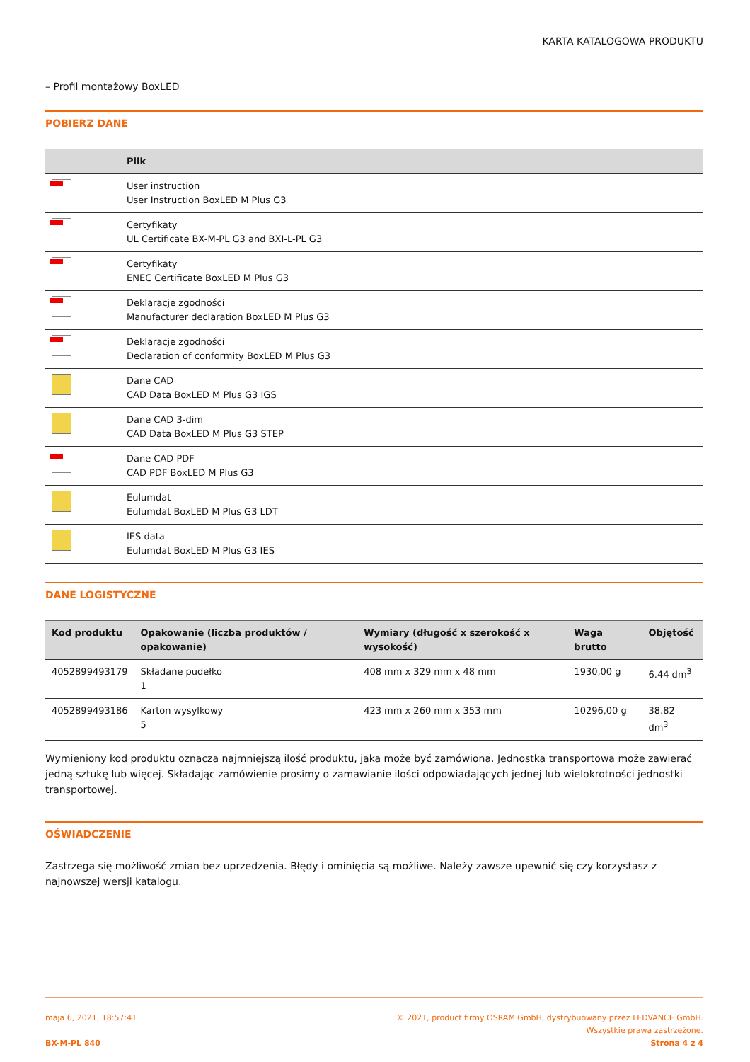KARTA KATALOGOWA PRODUKTU
– Profil montażowy BoxLED
POBIERZ DANE
| | Plik |
| --- | --- |
| | User instruction User Instruction BoxLED M Plus G3 |
| | Certyfikaty UL Certificate BX-M-PL G3 and BXI-L-PL G3 |
| | Certyfikaty ENEC Certificate BoxLED M Plus G3 |
| | Deklaracje zgodności Manufacturer declaration BoxLED M Plus G3 |
| | Deklaracje zgodności Declaration of conformity BoxLED M Plus G3 |
| | Dane CAD CAD Data BoxLED M Plus G3 IGS |
| | Dane CAD 3-dim CAD Data BoxLED M Plus G3 STEP |
| | Dane CAD PDF CAD PDF BoxLED M Plus G3 |
| | Eulumdat Eulumdat BoxLED M Plus G3 LDT |
| | IES data Eulumdat BoxLED M Plus G3 IES |
DANE LOGISTYCZNE
| Kod produktu | Opakowanie (liczba produktów / opakowanie) | Wymiary (długość x szerokość x wysokość) | Waga brutto | Objętość |
| --- | --- | --- | --- | --- |
| 4052899493179 | Składane pudełko 1 | 408 mm x 329 mm x 48 mm | 1930,00 g | 6.44 dm<sup>3</sup> |
| 4052899493186 | Karton wysylkowy 5 | 423 mm x 260 mm x 353 mm | 10296,00 g | 38.82 dm<sup>3</sup> |
Wymieniony kod produktu oznacza najmniejszą ilość produktu, jaka może być zamówiona. Jednostka transportowa może zawierać jedną sztukę lub więcej. Składając zamówienie prosimy o zamawianie ilości odpowiadających jednej lub wielokrotności jednostki transportowej.
OŚWIADCZENIE
Zastrzega się możliwość zmian bez uprzedzenia. Błędy i ominięcia są możliwe. Należy zawsze upewnić się czy korzystasz z najnowszej wersji katalogu.
maja 6, 2021, 18:57:41
BX-M-PL 840
© 2021, product firmy OSRAM GmbH, dystrybuowany przez LEDVANCE GmbH.
Wszystkie prawa zastrzeżone.
Strona 4 z 4